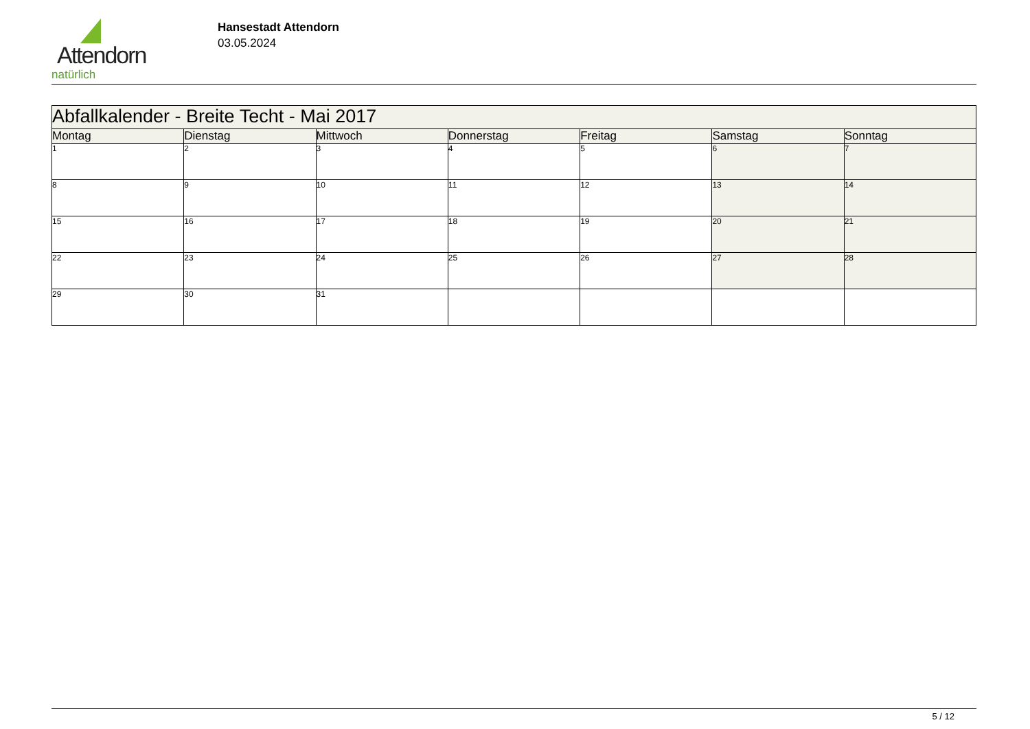Attendorn
natürlich
Hansestadt Attendorn
03.05.2024
| Abfallkalender - Breite Techt - Mai 2017 | | | | | | |
| --- | --- | --- | --- | --- | --- | --- |
| Montag | Dienstag | Mittwoch | Donnerstag | Freitag | Samstag | Sonntag |
| 1 | 2 | 3 | 4 | 5 | 6 | 7 |
| 8 | 9 | 10 | 11 | 12 | 13 | 14 |
| 15 | 16 | 17 | 18 | 19 | 20 | 21 |
| 22 | 23 | 24 | 25 | 26 | 27 | 28 |
| 29 | 30 | 31 | | | | |
5 / 12